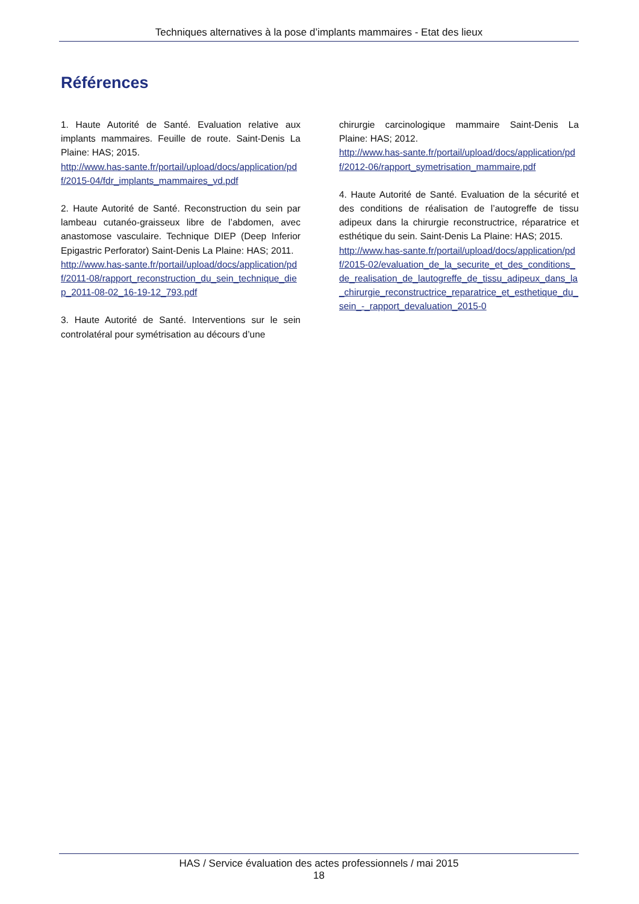Techniques alternatives à la pose d’implants mammaires - Etat des lieux
Références
1. Haute Autorité de Santé. Evaluation relative aux implants mammaires. Feuille de route. Saint-Denis La Plaine: HAS; 2015.
http://www.has-sante.fr/portail/upload/docs/application/pdf/2015-04/fdr_implants_mammaires_vd.pdf
2. Haute Autorité de Santé. Reconstruction du sein par lambeau cutanéo-graisseux libre de l’abdomen, avec anastomose vasculaire. Technique DIEP (Deep Inferior Epigastric Perforator) Saint-Denis La Plaine: HAS; 2011.
http://www.has-sante.fr/portail/upload/docs/application/pdf/2011-08/rapport_reconstruction_du_sein_technique_diep_2011-08-02_16-19-12_793.pdf
3. Haute Autorité de Santé. Interventions sur le sein controlatéral pour symétrisation au décours d’une
chirurgie carcinologique mammaire Saint-Denis La Plaine: HAS; 2012.
http://www.has-sante.fr/portail/upload/docs/application/pdf/2012-06/rapport_symetrisation_mammaire.pdf
4. Haute Autorité de Santé. Evaluation de la sécurité et des conditions de réalisation de l’autogreffe de tissu adipeux dans la chirurgie reconstructrice, réparatrice et esthétique du sein. Saint-Denis La Plaine: HAS; 2015.
http://www.has-sante.fr/portail/upload/docs/application/pdf/2015-02/evaluation_de_la_securite_et_des_conditions_de_realisation_de_lautogreffe_de_tissu_adipeux_dans_la_chirurgie_reconstructrice_reparatrice_et_esthetique_du_sein_-_rapport_devaluation_2015-0
HAS / Service évaluation des actes professionnels / mai 2015
18